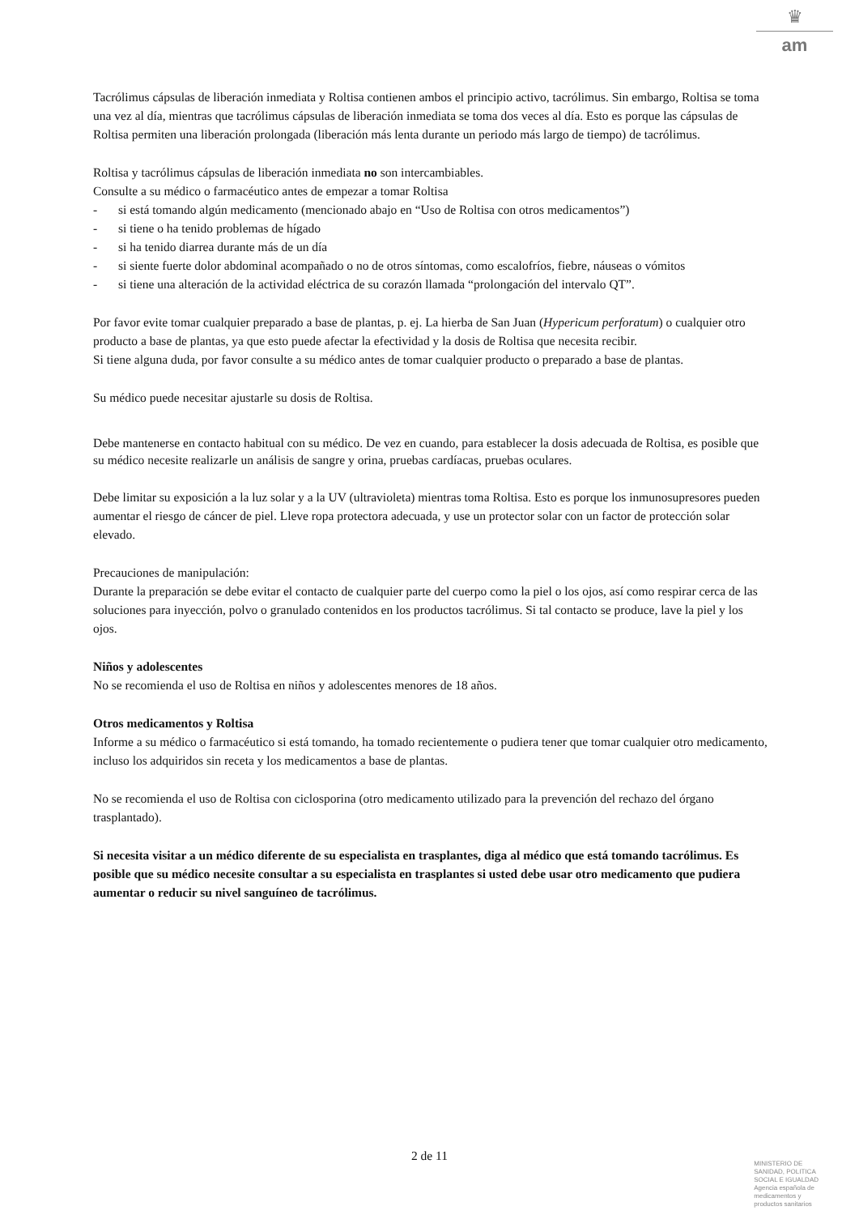♛
am
Tacrólimus cápsulas de liberación inmediata y Roltisa contienen ambos el principio activo, tacrólimus. Sin embargo, Roltisa se toma una vez al día, mientras que tacrólimus cápsulas de liberación inmediata se toma dos veces al día. Esto es porque las cápsulas de Roltisa permiten una liberación prolongada (liberación más lenta durante un periodo más largo de tiempo) de tacrólimus.
Roltisa y tacrólimus cápsulas de liberación inmediata no son intercambiables.
Consulte a su médico o farmacéutico antes de empezar a tomar Roltisa
- si está tomando algún medicamento (mencionado abajo en “Uso de Roltisa con otros medicamentos”)
- si tiene o ha tenido problemas de hígado
- si ha tenido diarrea durante más de un día
- si siente fuerte dolor abdominal acompañado o no de otros síntomas, como escalofríos, fiebre, náuseas o vómitos
- si tiene una alteración de la actividad eléctrica de su corazón llamada “prolongación del intervalo QT”.
Por favor evite tomar cualquier preparado a base de plantas, p. ej. La hierba de San Juan (Hypericum perforatum) o cualquier otro producto a base de plantas, ya que esto puede afectar la efectividad y la dosis de Roltisa que necesita recibir.
Si tiene alguna duda, por favor consulte a su médico antes de tomar cualquier producto o preparado a base de plantas.
Su médico puede necesitar ajustarle su dosis de Roltisa.
Debe mantenerse en contacto habitual con su médico. De vez en cuando, para establecer la dosis adecuada de Roltisa, es posible que su médico necesite realizarle un análisis de sangre y orina, pruebas cardíacas, pruebas oculares.
Debe limitar su exposición a la luz solar y a la UV (ultravioleta) mientras toma Roltisa. Esto es porque los inmunosupresores pueden aumentar el riesgo de cáncer de piel. Lleve ropa protectora adecuada, y use un protector solar con un factor de protección solar elevado.
Precauciones de manipulación:
Durante la preparación se debe evitar el contacto de cualquier parte del cuerpo como la piel o los ojos, así como respirar cerca de las soluciones para inyección, polvo o granulado contenidos en los productos tacrólimus. Si tal contacto se produce, lave la piel y los ojos.
Niños y adolescentes
No se recomienda el uso de Roltisa en niños y adolescentes menores de 18 años.
Otros medicamentos y Roltisa
Informe a su médico o farmacéutico si está tomando, ha tomado recientemente o pudiera tener que tomar cualquier otro medicamento, incluso los adquiridos sin receta y los medicamentos a base de plantas.
No se recomienda el uso de Roltisa con ciclosporina (otro medicamento utilizado para la prevención del rechazo del órgano trasplantado).
Si necesita visitar a un médico diferente de su especialista en trasplantes, diga al médico que está tomando tacrólimus. Es posible que su médico necesite consultar a su especialista en trasplantes si usted debe usar otro medicamento que pudiera aumentar o reducir su nivel sanguíneo de tacrólimus.
2 de 11
MINISTERIO DE
SANIDAD, POLITICA
SOCIAL E IGUALDAD
Agencia española de
medicamentos y
productos sanitarios